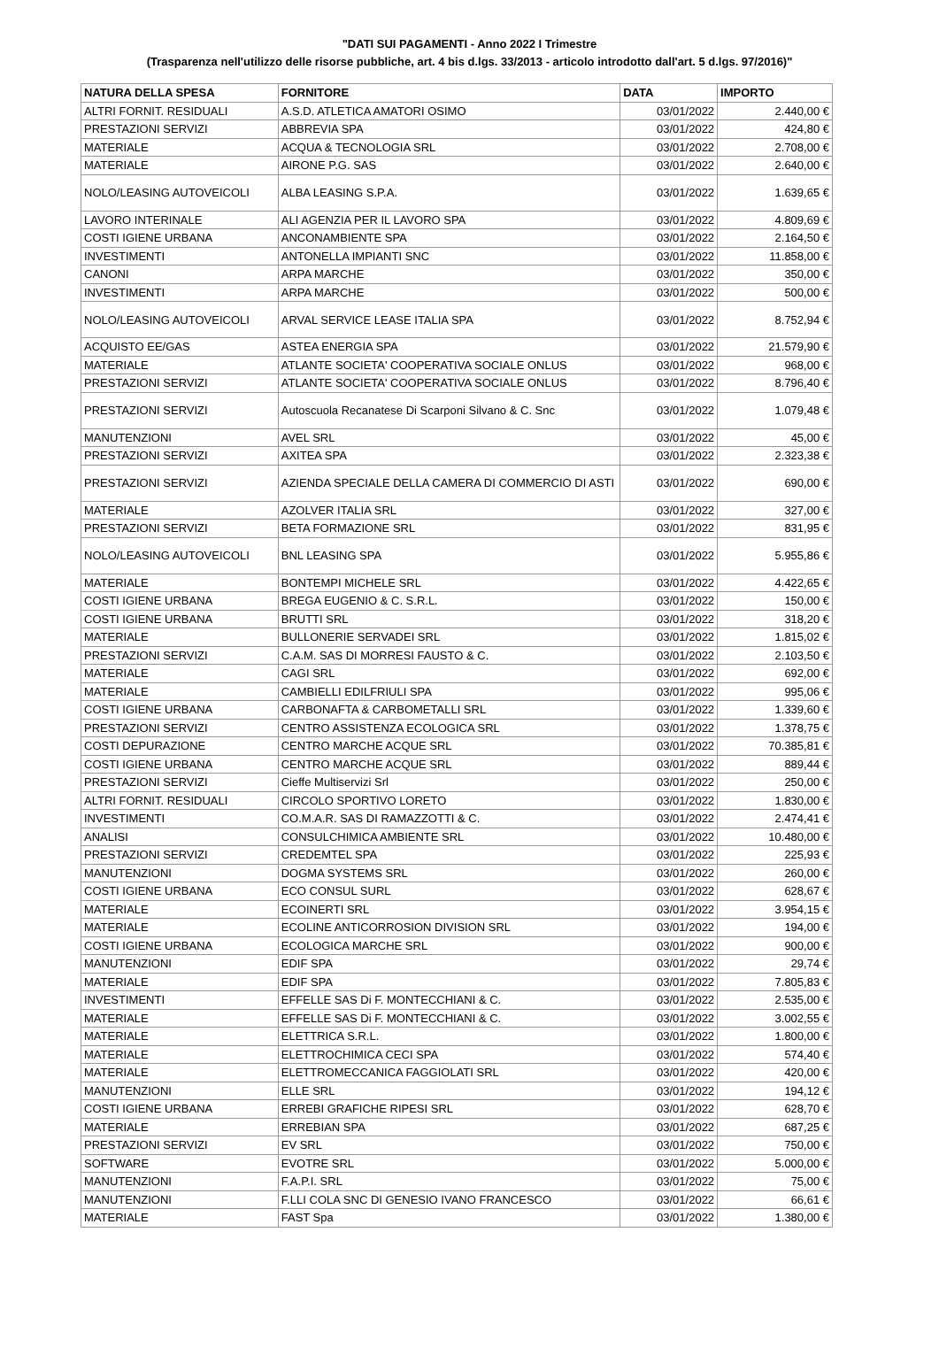"DATI SUI PAGAMENTI - Anno 2022 I Trimestre
(Trasparenza nell'utilizzo delle risorse pubbliche, art. 4 bis d.lgs. 33/2013 - articolo introdotto dall'art. 5 d.lgs. 97/2016)"
| NATURA DELLA SPESA | FORNITORE | DATA | IMPORTO |
| --- | --- | --- | --- |
| ALTRI FORNIT. RESIDUALI | A.S.D. ATLETICA AMATORI OSIMO | 03/01/2022 | 2.440,00 € |
| PRESTAZIONI SERVIZI | ABBREVIA SPA | 03/01/2022 | 424,80 € |
| MATERIALE | ACQUA & TECNOLOGIA SRL | 03/01/2022 | 2.708,00 € |
| MATERIALE | AIRONE P.G. SAS | 03/01/2022 | 2.640,00 € |
| NOLO/LEASING AUTOVEICOLI | ALBA LEASING S.P.A. | 03/01/2022 | 1.639,65 € |
| LAVORO INTERINALE | ALI AGENZIA PER IL LAVORO SPA | 03/01/2022 | 4.809,69 € |
| COSTI IGIENE URBANA | ANCONAMBIENTE SPA | 03/01/2022 | 2.164,50 € |
| INVESTIMENTI | ANTONELLA IMPIANTI SNC | 03/01/2022 | 11.858,00 € |
| CANONI | ARPA MARCHE | 03/01/2022 | 350,00 € |
| INVESTIMENTI | ARPA MARCHE | 03/01/2022 | 500,00 € |
| NOLO/LEASING AUTOVEICOLI | ARVAL SERVICE LEASE ITALIA SPA | 03/01/2022 | 8.752,94 € |
| ACQUISTO EE/GAS | ASTEA ENERGIA SPA | 03/01/2022 | 21.579,90 € |
| MATERIALE | ATLANTE SOCIETA' COOPERATIVA SOCIALE ONLUS | 03/01/2022 | 968,00 € |
| PRESTAZIONI SERVIZI | ATLANTE SOCIETA' COOPERATIVA SOCIALE ONLUS | 03/01/2022 | 8.796,40 € |
| PRESTAZIONI SERVIZI | Autoscuola Recanatese Di Scarponi Silvano & C. Snc | 03/01/2022 | 1.079,48 € |
| MANUTENZIONI | AVEL SRL | 03/01/2022 | 45,00 € |
| PRESTAZIONI SERVIZI | AXITEA SPA | 03/01/2022 | 2.323,38 € |
| PRESTAZIONI SERVIZI | AZIENDA SPECIALE DELLA CAMERA DI COMMERCIO DI ASTI | 03/01/2022 | 690,00 € |
| MATERIALE | AZOLVER ITALIA SRL | 03/01/2022 | 327,00 € |
| PRESTAZIONI SERVIZI | BETA FORMAZIONE SRL | 03/01/2022 | 831,95 € |
| NOLO/LEASING AUTOVEICOLI | BNL LEASING SPA | 03/01/2022 | 5.955,86 € |
| MATERIALE | BONTEMPI MICHELE SRL | 03/01/2022 | 4.422,65 € |
| COSTI IGIENE URBANA | BREGA EUGENIO & C. S.R.L. | 03/01/2022 | 150,00 € |
| COSTI IGIENE URBANA | BRUTTI SRL | 03/01/2022 | 318,20 € |
| MATERIALE | BULLONERIE SERVADEI SRL | 03/01/2022 | 1.815,02 € |
| PRESTAZIONI SERVIZI | C.A.M. SAS DI MORRESI FAUSTO & C. | 03/01/2022 | 2.103,50 € |
| MATERIALE | CAGI SRL | 03/01/2022 | 692,00 € |
| MATERIALE | CAMBIELLI EDILFRIULI SPA | 03/01/2022 | 995,06 € |
| COSTI IGIENE URBANA | CARBONAFTA & CARBOMETALLI SRL | 03/01/2022 | 1.339,60 € |
| PRESTAZIONI SERVIZI | CENTRO ASSISTENZA ECOLOGICA SRL | 03/01/2022 | 1.378,75 € |
| COSTI DEPURAZIONE | CENTRO MARCHE ACQUE SRL | 03/01/2022 | 70.385,81 € |
| COSTI IGIENE URBANA | CENTRO MARCHE ACQUE SRL | 03/01/2022 | 889,44 € |
| PRESTAZIONI SERVIZI | Cieffe Multiservizi Srl | 03/01/2022 | 250,00 € |
| ALTRI FORNIT. RESIDUALI | CIRCOLO SPORTIVO LORETO | 03/01/2022 | 1.830,00 € |
| INVESTIMENTI | CO.M.A.R. SAS DI RAMAZZOTTI & C. | 03/01/2022 | 2.474,41 € |
| ANALISI | CONSULCHIMICA AMBIENTE SRL | 03/01/2022 | 10.480,00 € |
| PRESTAZIONI SERVIZI | CREDEMTEL SPA | 03/01/2022 | 225,93 € |
| MANUTENZIONI | DOGMA SYSTEMS SRL | 03/01/2022 | 260,00 € |
| COSTI IGIENE URBANA | ECO CONSUL SURL | 03/01/2022 | 628,67 € |
| MATERIALE | ECOINERTI SRL | 03/01/2022 | 3.954,15 € |
| MATERIALE | ECOLINE ANTICORROSION DIVISION SRL | 03/01/2022 | 194,00 € |
| COSTI IGIENE URBANA | ECOLOGICA MARCHE SRL | 03/01/2022 | 900,00 € |
| MANUTENZIONI | EDIF SPA | 03/01/2022 | 29,74 € |
| MATERIALE | EDIF SPA | 03/01/2022 | 7.805,83 € |
| INVESTIMENTI | EFFELLE SAS Di F. MONTECCHIANI & C. | 03/01/2022 | 2.535,00 € |
| MATERIALE | EFFELLE SAS Di F. MONTECCHIANI & C. | 03/01/2022 | 3.002,55 € |
| MATERIALE | ELETTRICA S.R.L. | 03/01/2022 | 1.800,00 € |
| MATERIALE | ELETTROCHIMICA CECI SPA | 03/01/2022 | 574,40 € |
| MATERIALE | ELETTROMECCANICA FAGGIOLATI SRL | 03/01/2022 | 420,00 € |
| MANUTENZIONI | ELLE SRL | 03/01/2022 | 194,12 € |
| COSTI IGIENE URBANA | ERREBI GRAFICHE RIPESI SRL | 03/01/2022 | 628,70 € |
| MATERIALE | ERREBIAN SPA | 03/01/2022 | 687,25 € |
| PRESTAZIONI SERVIZI | EV SRL | 03/01/2022 | 750,00 € |
| SOFTWARE | EVOTRE SRL | 03/01/2022 | 5.000,00 € |
| MANUTENZIONI | F.A.P.I. SRL | 03/01/2022 | 75,00 € |
| MANUTENZIONI | F.LLI COLA SNC DI GENESIO IVANO FRANCESCO | 03/01/2022 | 66,61 € |
| MATERIALE | FAST Spa | 03/01/2022 | 1.380,00 € |